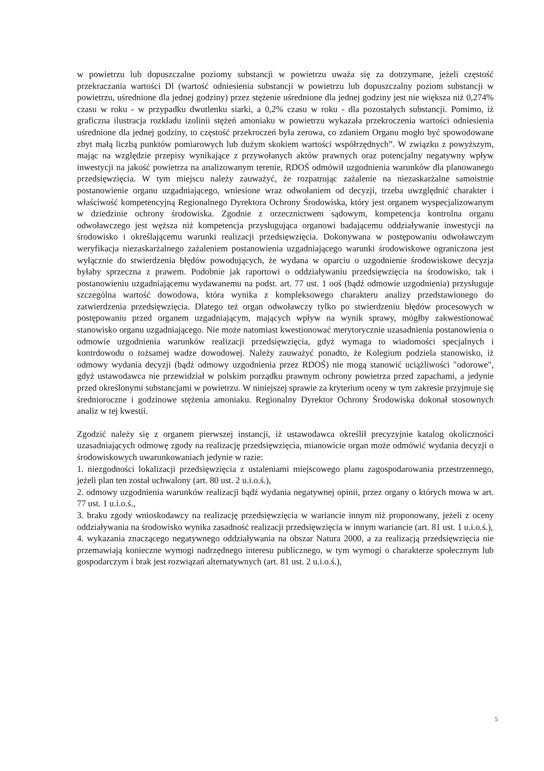w powietrzu lub dopuszczalne poziomy substancji w powietrzu uważa się za dotrzymane, jeżeli częstość przekraczania wartości Dl (wartość odniesienia substancji w powietrzu lub dopuszczalny poziom substancji w powietrzu, uśrednione dla jednej godziny) przez stężenie uśrednione dla jednej godziny jest nie większa niż 0,274% czasu w roku - w przypadku dwutlenku siarki, a 0,2% czasu w roku - dla pozostałych substancji. Pomimo, iż graficzna ilustracja rozkładu izolinii stężeń amoniaku w powietrzu wykazała przekroczenia wartości odniesienia uśrednione dla jednej godziny, to częstość przekroczeń była zerowa, co zdaniem Organu mogło być spowodowane zbyt małą liczbą punktów pomiarowych lub dużym skokiem wartości współrzędnych”. W związku z powyższym, mając na względzie przepisy wynikające z przywołanych aktów prawnych oraz potencjalny negatywny wpływ inwestycji na jakość powietrza na analizowanym terenie, RDOŚ odmówił uzgodnienia warunków dla planowanego przedsięwzięcia. W tym miejscu należy zauważyć, że rozpatrując zażalenie na niezaskarżalne samoistnie postanowienie organu uzgadniającego, wniesione wraz odwołaniem od decyzji, trzeba uwzględnić charakter i właściwość kompetencyjną Regionalnego Dyrektora Ochrony Środowiska, który jest organem wyspecjalizowanym w dziedzinie ochrony środowiska. Zgodnie z orzecznictwem sądowym, kompetencja kontrolna organu odwoławczego jest węższa niż kompetencja przysługująca organowi badającemu oddziaływanie inwestycji na środowisko i określającemu warunki realizacji przedsięwzięcia. Dokonywana w postępowaniu odwoławczym weryfikacja niezaskarżalnego zażaleniem postanowienia uzgadniającego warunki środowiskowe ograniczona jest wyłącznie do stwierdzenia błędów powodujących, że wydana w oparciu o uzgodnienie środowiskowe decyzja byłaby sprzeczna z prawem. Podobnie jak raportowi o oddziaływaniu przedsięwzięcia na środowisko, tak i postanowieniu uzgadniającemu wydawanemu na podst. art. 77 ust. 1 ooś (bądź odmowie uzgodnienia) przysługuje szczególna wartość dowodowa, która wynika z kompleksowego charakteru analizy przedstawionego do zatwierdzenia przedsięwzięcia. Dlatego też organ odwoławczy tylko po stwierdzeniu błędów procesowych w postępowaniu przed organem uzgadniającym, mających wpływ na wynik sprawy, mógłby zakwestionować stanowisko organu uzgadniającego. Nie może natomiast kwestionować merytorycznie uzasadnienia postanowienia o odmowie uzgodnienia warunków realizacji przedsięwzięcia, gdyż wymaga to wiadomości specjalnych i kontrdowodu o tożsamej wadze dowodowej. Należy zauważyć ponadto, że Kolegium podziela stanowisko, iż odmowy wydania decyzji (bądź odmowy uzgodnienia przez RDOŚ) nie mogą stanowić uciążliwości "odorowe", gdyż ustawodawca nie przewidział w polskim porządku prawnym ochrony powietrza przed zapachami, a jedynie przed określonymi substancjami w powietrzu. W niniejszej sprawie za kryterium oceny w tym zakresie przyjmuje się średnioroczne i godzinowe stężenia amoniaku. Regionalny Dyrektor Ochrony Środowiska dokonał stosownych analiz w tej kwestii.
Zgodzić należy się z organem pierwszej instancji, iż ustawodawca określił precyzyjnie katalog okoliczności uzasadniających odmowę zgody na realizację przedsięwzięcia, mianowicie organ może odmówić wydania decyzji o środowiskowych uwarunkowaniach jedynie w razie:
1. niezgodności lokalizacji przedsięwzięcia z ustaleniami miejscowego planu zagospodarowania przestrzennego, jeżeli plan ten został uchwalony (art. 80 ust. 2 u.i.o.ś.),
2. odmowy uzgodnienia warunków realizacji bądź wydania negatywnej opinii, przez organy o których mowa w art. 77 ust. 1 u.i.o.ś.,
3. braku zgody wnioskodawcy na realizację przedsięwzięcia w wariancie innym niż proponowany, jeżeli z oceny oddziaływania na środowisko wynika zasadność realizacji przedsięwzięcia w innym wariancie (art. 81 ust. 1 u.i.o.ś.),
4. wykazania znaczącego negatywnego oddziaływania na obszar Natura 2000, a za realizacją przedsięwzięcia nie przemawiają konieczne wymogi nadrzędnego interesu publicznego, w tym wymogi o charakterze społecznym lub gospodarczym i brak jest rozwiązań alternatywnych (art. 81 ust. 2 u.i.o.ś.),
5